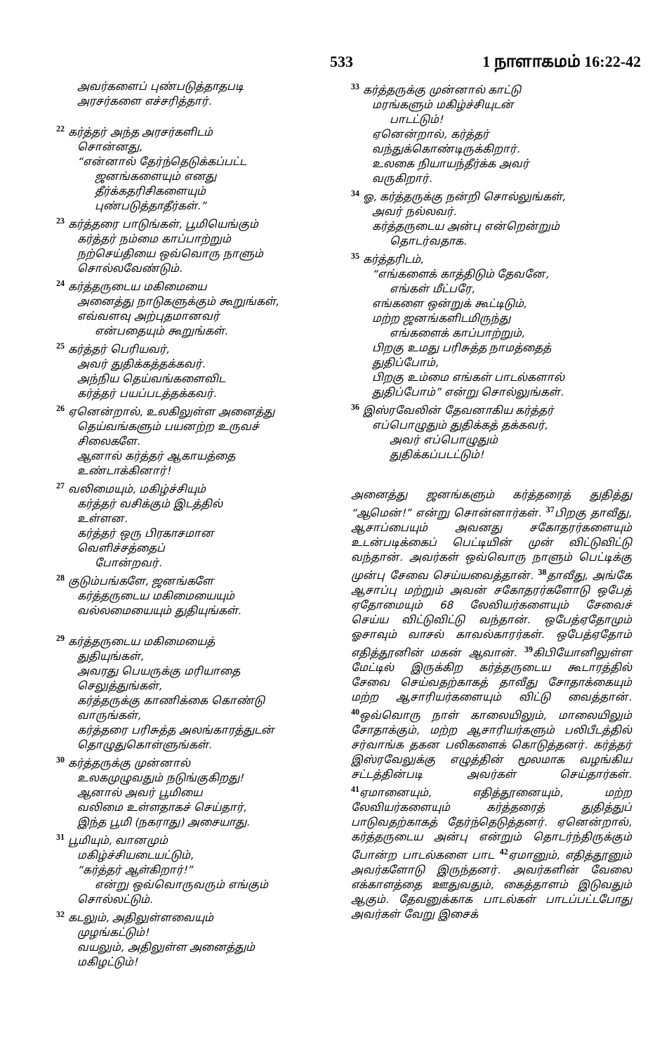533 1 நாளாகமம் 16:22-42
அவர்களைப் புண்படுத்தாதபடி
அரசர்களை எச்சரித்தார்.
<sup>22</sup> கர்த்தர் அந்த அரசர்களிடம்
சொன்னது,
“என்னால் தேர்ந்தெடுக்கப்பட்ட
ஜனங்களையும் எனது
தீர்க்கதரிசிகளையும்
புண்படுத்தாதீர்கள்.”
<sup>23</sup> கர்த்தரை பாடுங்கள், பூமியெங்கும்
கர்த்தர் நம்மை காப்பாற்றும்
நற்செய்தியை ஒவ்வொரு நாளும்
சொல்லவேண்டும்.
<sup>24</sup> கர்த்தருடைய மகிமையை
அனைத்து நாடுகளுக்கும் கூறுங்கள்,
எவ்வளவு அற்புதமானவர்
என்பதையும் கூறுங்கள்.
<sup>25</sup> கர்த்தர் பெரியவர்,
அவர் துதிக்கத்தக்கவர்.
அந்நிய தெய்வங்களைவிட
கர்த்தர் பயப்படத்தக்கவர்.
<sup>26</sup> ஏனென்றால், உலகிலுள்ள அனைத்து
தெய்வங்களும் பயனற்ற உருவச்
சிலைகளே.
ஆனால் கர்த்தர் ஆகாயத்தை
உண்டாக்கினார்!
<sup>27</sup> வலிமையும், மகிழ்ச்சியும்
கர்த்தர் வசிக்கும் இடத்தில்
உள்ளன.
கர்த்தர் ஒரு பிரகாசமான
வெளிச்சத்தைப்
போன்றவர்.
<sup>28</sup> குடும்பங்களே, ஜனங்களே
கர்த்தருடைய மகிமையையும்
வல்லமையையும் துதியுங்கள்.
<sup>29</sup> கர்த்தருடைய மகிமையைத்
துதியுங்கள்,
அவரது பெயருக்கு மரியாதை
செலுத்துங்கள்,
கர்த்தருக்கு காணிக்கை கொண்டு
வாருங்கள்,
கர்த்தரை பரிசுத்த அலங்காரத்துடன்
தொழுதுகொள்ளுங்கள்.
<sup>30</sup> கர்த்தருக்கு முன்னால்
உலகமுழுவதும் நடுங்குகிறது!
ஆனால் அவர் பூமியை
வலிமை உள்ளதாகச் செய்தார்,
இந்த பூமி (நகராது) அசையாது.
<sup>31</sup> பூமியும், வானமும்
மகிழ்ச்சியடையட்டும்,
“கர்த்தர் ஆள்கிறார்!”
என்று ஒவ்வொருவரும் எங்கும்
சொல்லட்டும்.
<sup>32</sup> கடலும், அதிலுள்ளவையும்
முழங்கட்டும்!
வயலும், அதிலுள்ள அனைத்தும்
மகிழட்டும்!
<sup>33</sup> கர்த்தருக்கு முன்னால் காட்டு
மரங்களும் மகிழ்ச்சியுடன்
பாடட்டும்!
ஏனென்றால், கர்த்தர்
வந்துக்கொண்டிருக்கிறார்.
உலகை நியாயந்தீர்க்க அவர்
வருகிறார்.
<sup>34</sup> ஓ, கர்த்தருக்கு நன்றி சொல்லுங்கள்,
அவர் நல்லவர்.
கர்த்தருடைய அன்பு என்றென்றும்
தொடர்வதாக.
<sup>35</sup> கர்த்தரிடம்,
“எங்களைக் காத்திடும் தேவனே,
எங்கள் மீட்பரே,
எங்களை ஒன்றுக் கூட்டிடும்,
மற்ற ஜனங்களிடமிருந்து
எங்களைக் காப்பாற்றும்,
பிறகு உமது பரிசுத்த நாமத்தைத்
துதிப்போம்,
பிறகு உம்மை எங்கள் பாடல்களால்
துதிப்போம்” என்று சொல்லுங்கள்.
<sup>36</sup> இஸ்ரவேலின் தேவனாகிய கர்த்தர்
எப்பொழுதும் துதிக்கத் தக்கவர்,
அவர் எப்பொழுதும்
துதிக்கப்படட்டும்!
அனைத்து ஜனங்களும் கர்த்தரைத் துதித்து “ஆமென்!” என்று சொன்னார்கள். <sup>37</sup>பிறகு தாவீது, ஆசாப்பையும் அவனது சகோதரர்களையும் உடன்படிக்கைப் பெட்டியின் முன் விட்டுவிட்டு வந்தான். அவர்கள் ஒவ்வொரு நாளும் பெட்டிக்கு முன்பு சேவை செய்யவைத்தான். <sup>38</sup>தாவீது, அங்கே ஆசாப்பு மற்றும் அவன் சகோதரர்களோடு ஒபேத் ஏதோமையும் 68 லேவியர்களையும் சேவைச் செய்ய விட்டுவிட்டு வந்தான். ஒபேத்ஏதோமும் ஓசாவும் வாசல் காவல்காரர்கள். ஒபேத்ஏதோம் எதித்தூனின் மகன் ஆவான். <sup>39</sup>கிபியோனிலுள்ள மேட்டில் இருக்கிற கர்த்தருடைய கூடாரத்தில் சேவை செய்வதற்காகத் தாவீது சோதாக்கையும் மற்ற ஆசாரியர்களையும் விட்டு வைத்தான். <sup>40</sup>ஒவ்வொரு நாள் காலையிலும், மாலையிலும் சோதாக்கும், மற்ற ஆசாரியர்களும் பலிபீடத்தில் சர்வாங்க தகன பலிகளைக் கொடுத்தனர். கர்த்தர் இஸ்ரவேலுக்கு எழுத்தின் மூலமாக வழங்கிய சட்டத்தின்படி அவர்கள் செய்தார்கள். <sup>41</sup>ஏமானையும், எதித்தூனையும், மற்ற லேவியர்களையும் கர்த்தரைத் துதித்துப் பாடுவதற்காகத் தேர்ந்தெடுத்தனர். ஏனென்றால், கர்த்தருடைய அன்பு என்றும் தொடர்ந்திருக்கும் போன்ற பாடல்களை பாட <sup>42</sup>ஏமானும், எதித்தூனும் அவர்களோடு இருந்தனர். அவர்களின் வேலை எக்காளத்தை ஊதுவதும், கைத்தாளம் இடுவதும் ஆகும். தேவனுக்காக பாடல்கள் பாடப்பட்டபோது அவர்கள் வேறு இசைக்